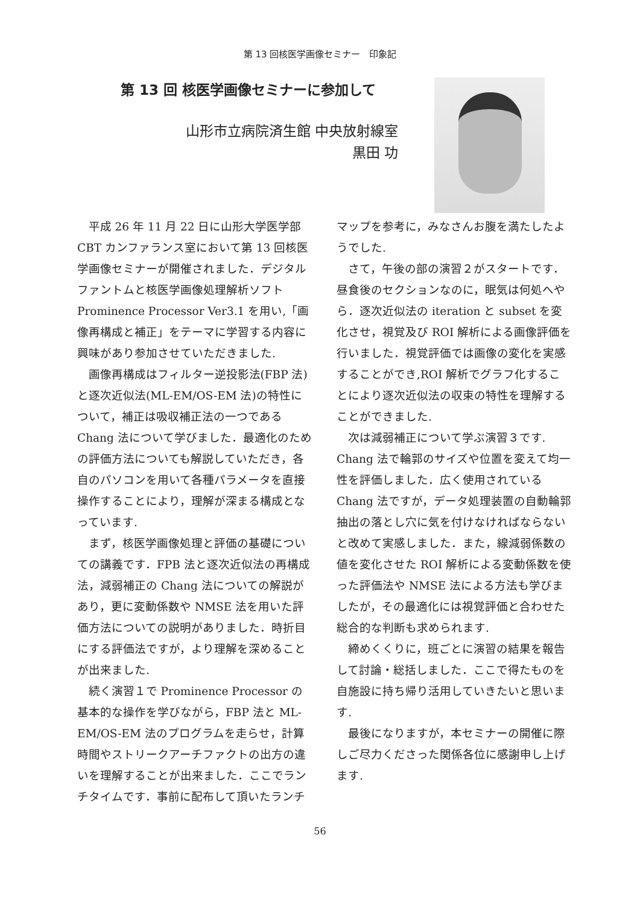第 13 回核医学画像セミナー　印象記
第 13 回 核医学画像セミナーに参加して
山形市立病院済生館 中央放射線室
黒田 功
平成 26 年 11 月 22 日に山形大学医学部 CBT カンファランス室において第 13 回核医学画像セミナーが開催されました．デジタルファントムと核医学画像処理解析ソフト Prominence Processor Ver3.1 を用い,「画像再構成と補正」をテーマに学習する内容に興味があり参加させていただきました.
画像再構成はフィルター逆投影法(FBP 法)と逐次近似法(ML-EM/OS-EM 法)の特性について，補正は吸収補正法の一つである Chang 法について学びました．最適化のための評価方法についても解説していただき，各自のパソコンを用いて各種パラメータを直接操作することにより，理解が深まる構成となっています.
まず，核医学画像処理と評価の基礎についての講義です．FPB 法と逐次近似法の再構成法，減弱補正の Chang 法についての解説があり，更に変動係数や NMSE 法を用いた評価方法についての説明がありました．時折目にする評価法ですが，より理解を深めることが出来ました.
続く演習１で Prominence Processor の基本的な操作を学びながら，FBP 法と ML-EM/OS-EM 法のプログラムを走らせ，計算時間やストリークアーチファクトの出方の違いを理解することが出来ました．ここでランチタイムです．事前に配布して頂いたランチマップを参考に，みなさんお腹を満たしたようでした.
さて，午後の部の演習２がスタートです．昼食後のセクションなのに，眠気は何処へやら．逐次近似法の iteration と subset を変化させ，視覚及び ROI 解析による画像評価を行いました．視覚評価では画像の変化を実感することができ,ROI 解析でグラフ化することにより逐次近似法の収束の特性を理解することができました.
次は減弱補正について学ぶ演習３です. Chang 法で輪郭のサイズや位置を変えて均一性を評価しました．広く使用されている Chang 法ですが，データ処理装置の自動輪郭抽出の落とし穴に気を付けなければならないと改めて実感しました．また，線減弱係数の値を変化させた ROI 解析による変動係数を使った評価法や NMSE 法による方法も学びましたが，その最適化には視覚評価と合わせた総合的な判断も求められます.
締めくくりに，班ごとに演習の結果を報告して討論・総括しました．ここで得たものを自施設に持ち帰り活用していきたいと思います.
最後になりますが，本セミナーの開催に際しご尽力くださった関係各位に感謝申し上げます.
56